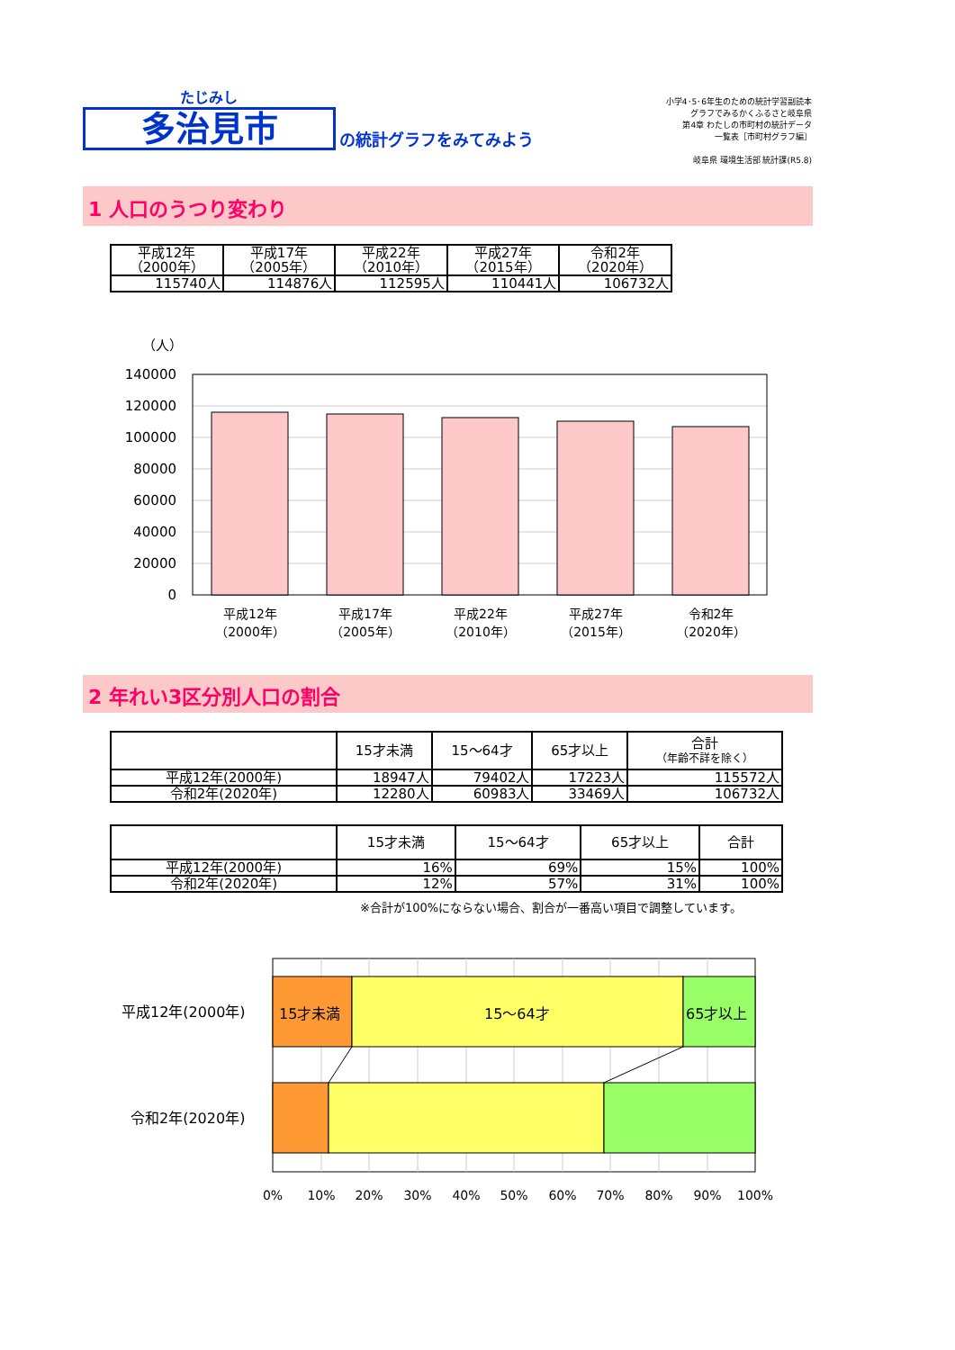たじみし
多治見市
の統計グラフをみてみよう
小学4･5･6年生のための統計学習副読本
グラフでみるかくふるさと岐阜県
第4章 わたしの市町村の統計データ
一覧表［市町村グラフ編］
岐阜県 環境生活部 統計課(R5.8)
1 人口のうつり変わり
| 平成12年 （2000年） | 平成17年 （2005年） | 平成22年 （2010年） | 平成27年 （2015年） | 令和2年 （2020年） |
| --- | --- | --- | --- | --- |
| 115740人 | 114876人 | 112595人 | 110441人 | 106732人 |
（人）
140000
120000
100000
80000
60000
40000
20000
0
平成12年
（2000年）
平成17年
（2005年）
平成22年
（2010年）
平成27年
（2015年）
令和2年
（2020年）
2 年れい3区分別人口の割合
| | 15才未満 | 15～64才 | 65才以上 | 合計 （年齢不詳を除く） |
| --- | --- | --- | --- | --- |
| 平成12年(2000年) | 18947人 | 79402人 | 17223人 | 115572人 |
| 令和2年(2020年) | 12280人 | 60983人 | 33469人 | 106732人 |
| | 15才未満 | 15～64才 | 65才以上 | 合計 |
| --- | --- | --- | --- | --- |
| 平成12年(2000年) | 16% | 69% | 15% | 100% |
| 令和2年(2020年) | 12% | 57% | 31% | 100% |
※合計が100%にならない場合、割合が一番高い項目で調整しています。
15才未満
15～64才
65才以上
平成12年(2000年)
令和2年(2020年)
0%
10%
20%
30%
40%
50%
60%
70%
80%
90%
100%